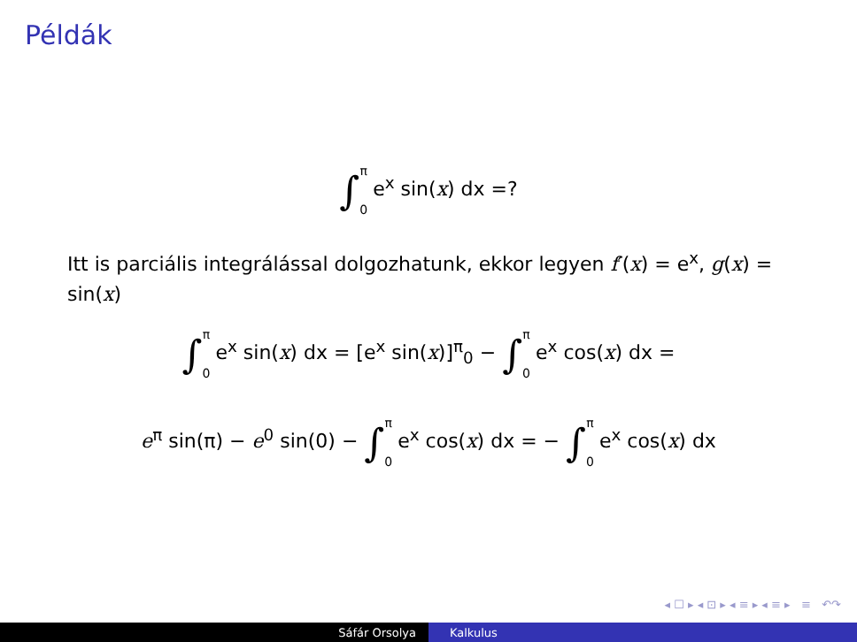Példák
∫π 0 e<sup>x</sup> sin(x) dx =?
Itt is parciális integrálással dolgozhatunk, ekkor legyen f′(x) = e<sup>x</sup>, g(x) = sin(x)
∫π 0 e<sup>x</sup> sin(x) dx = [e<sup>x</sup> sin(x)]<sup>π</sup><sub>0</sub> − ∫π 0 e<sup>x</sup> cos(x) dx =
e<sup>π</sup> sin(π) − e<sup>0</sup> sin(0) − ∫π 0 e<sup>x</sup> cos(x) dx = − ∫π 0 e<sup>x</sup> cos(x) dx
◂ ☐ ▸ ◂ ⊡ ▸ ◂ ≡ ▸ ◂ ≡ ▸ ≡ ↶↷
Sáfár Orsolya Kalkulus